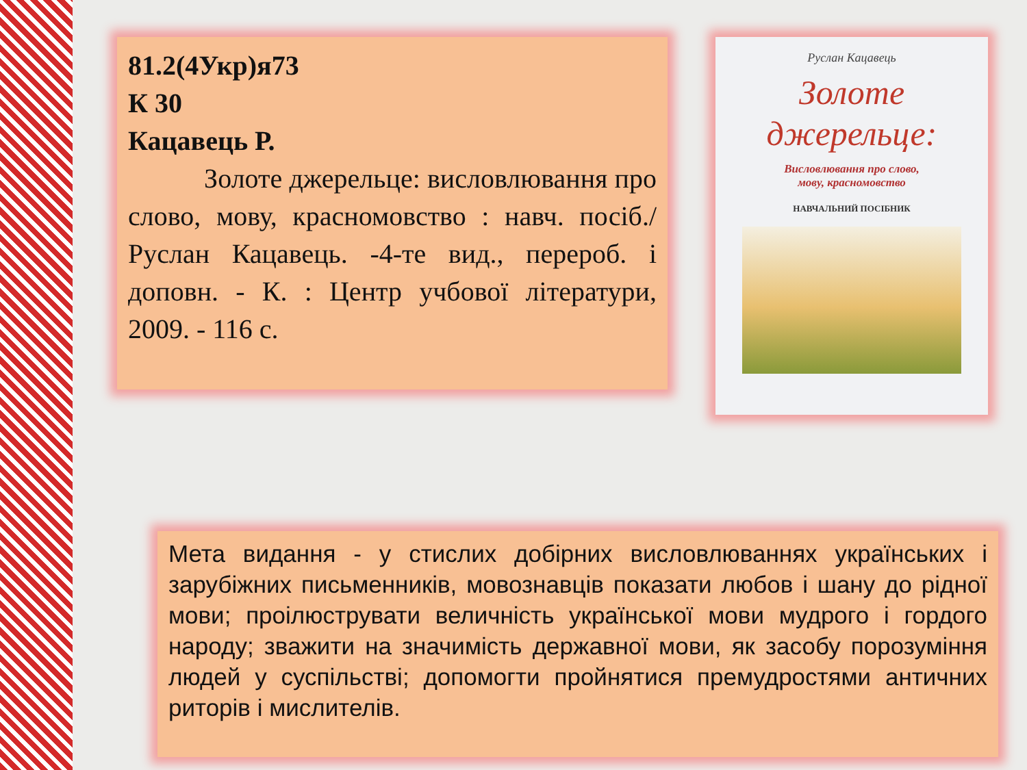81.2(4Укр)я73
К 30
Кацавець Р.
Золоте джерельце: висловлювання про слово, мову, красномовство : навч. посіб./ Руслан Кацавець. -4-те вид., перероб. і доповн. - К. : Центр учбової літератури, 2009. - 116 с.
Руслан Кацавець
Золоте
джерельце:
Висловлювання про слово,
мову, красномовство
НАВЧАЛЬНИЙ ПОСІБНИК
Мета видання - у стислих добірних висловлюваннях українських і зарубіжних письменників, мовознавців показати любов і шану до рідної мови; проілюструвати величність української мови мудрого і гордого народу; зважити на значимість державної мови, як засобу порозуміння людей у суспільстві; допомогти пройнятися премудростями античних риторів і мислителів.